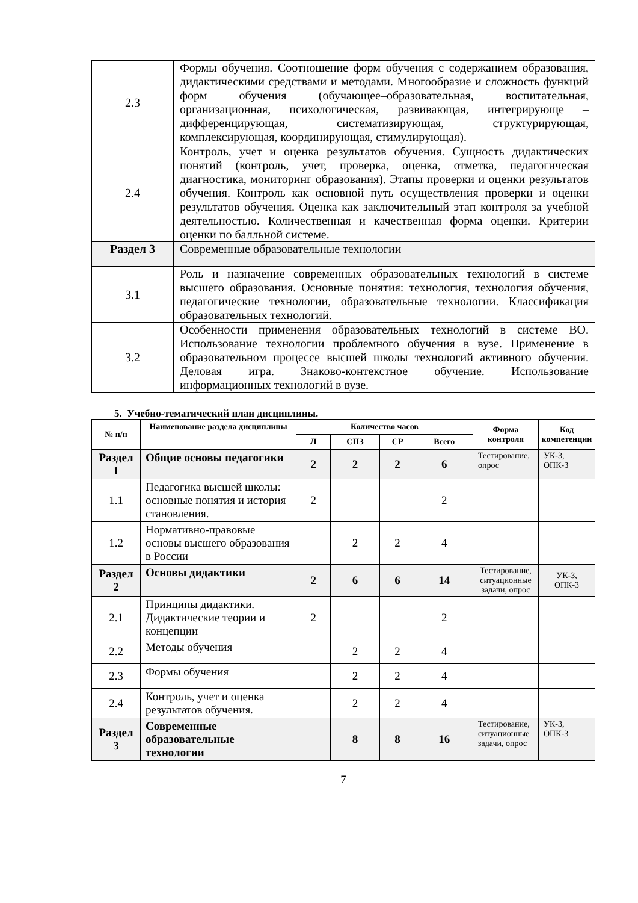| 2.3 | Формы обучения. Соотношение форм обучения с содержанием образования, дидактическими средствами и методами. Многообразие и сложность функций форм обучения (обучающее–образовательная, воспитательная, организационная, психологическая, развивающая, интегрирующе – дифференцирующая, систематизирующая, структурирующая, комплексирующая, координирующая, стимулирующая). |
| 2.4 | Контроль, учет и оценка результатов обучения. Сущность дидактических понятий (контроль, учет, проверка, оценка, отметка, педагогическая диагностика, мониторинг образования). Этапы проверки и оценки результатов обучения. Контроль как основной путь осуществления проверки и оценки результатов обучения. Оценка как заключительный этап контроля за учебной деятельностью. Количественная и качественная форма оценки. Критерии оценки по балльной системе. |
| Раздел 3 | Современные образовательные технологии |
| 3.1 | Роль и назначение современных образовательных технологий в системе высшего образования. Основные понятия: технология, технология обучения, педагогические технологии, образовательные технологии. Классификация образовательных технологий. |
| 3.2 | Особенности применения образовательных технологий в системе ВО. Использование технологии проблемного обучения в вузе. Применение в образовательном процессе высшей школы технологий активного обучения. Деловая игра. Знаково-контекстное обучение. Использование информационных технологий в вузе. |
5. Учебно-тематический план дисциплины.
| № п/п | Наименование раздела дисциплины | Количество часов | | | | Форма контроля | Код компетенции |
| --- | --- | --- | --- | --- | --- | --- | --- |
| | | Л | СПЗ | СР | Всего | | |
| Раздел 1 | Общие основы педагогики | 2 | 2 | 2 | 6 | Тестирование, опрос | УК-3, ОПК-3 |
| 1.1 | Педагогика высшей школы: основные понятия и история становления. | 2 | | | 2 | | |
| 1.2 | Нормативно-правовые основы высшего образования в России | | 2 | 2 | 4 | | |
| Раздел 2 | Основы дидактики | 2 | 6 | 6 | 14 | Тестирование, ситуационные задачи, опрос | УК-3, ОПК-3 |
| 2.1 | Принципы дидактики. Дидактические теории и концепции | 2 | | | 2 | | |
| 2.2 | Методы обучения | | 2 | 2 | 4 | | |
| 2.3 | Формы обучения | | 2 | 2 | 4 | | |
| 2.4 | Контроль, учет и оценка результатов обучения. | | 2 | 2 | 4 | | |
| Раздел 3 | Современные образовательные технологии | | 8 | 8 | 16 | Тестирование, ситуационные задачи, опрос | УК-3, ОПК-3 |
7